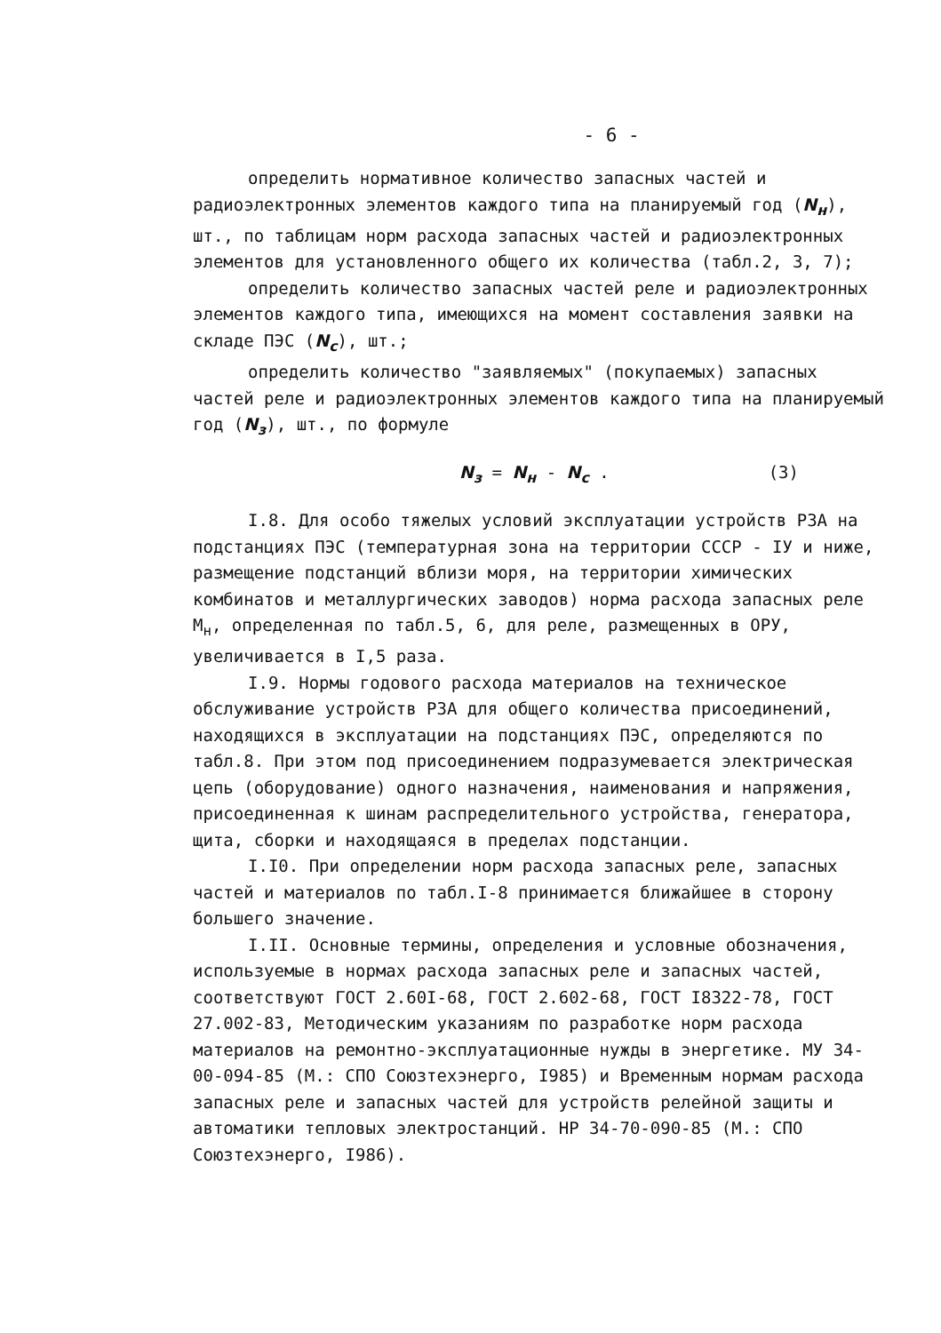- 6 -
определить нормативное количество запасных частей и радиоэлектронных элементов каждого типа на планируемый год (N<sub>н</sub>), шт., по таблицам норм расхода запасных частей и радиоэлектронных элементов для установленного общего их количества (табл.2, 3, 7);
определить количество запасных частей реле и радиоэлектронных элементов каждого типа, имеющихся на момент составления заявки на складе ПЭС (N<sub>с</sub>), шт.;
определить количество "заявляемых" (покупаемых) запасных частей реле и радиоэлектронных элементов каждого типа на планируемый год (N<sub>з</sub>), шт., по формуле
N<sub>з</sub> = N<sub>н</sub> - N<sub>с</sub> . (3)
I.8. Для особо тяжелых условий эксплуатации устройств РЗА на подстанциях ПЭС (температурная зона на территории СССР - IУ и ниже, размещение подстанций вблизи моря, на территории химических комбинатов и металлургических заводов) норма расхода запасных реле М<sub>н</sub>, определенная по табл.5, 6, для реле, размещенных в ОРУ, увеличивается в I,5 раза.
I.9. Нормы годового расхода материалов на техническое обслуживание устройств РЗА для общего количества присоединений, находящихся в эксплуатации на подстанциях ПЭС, определяются по табл.8. При этом под присоединением подразумевается электрическая цепь (оборудование) одного назначения, наименования и напряжения, присоединенная к шинам распределительного устройства, генератора, щита, сборки и находящаяся в пределах подстанции.
I.I0. При определении норм расхода запасных реле, запасных частей и материалов по табл.I-8 принимается ближайшее в сторону большего значение.
I.II. Основные термины, определения и условные обозначения, используемые в нормах расхода запасных реле и запасных частей, соответствуют ГОСТ 2.60I-68, ГОСТ 2.602-68, ГОСТ I8322-78, ГОСТ 27.002-83, Методическим указаниям по разработке норм расхода материалов на ремонтно-эксплуатационные нужды в энергетике. МУ 34-00-094-85 (М.: СПО Союзтехэнерго, I985) и Временным нормам расхода запасных реле и запасных частей для устройств релейной защиты и автоматики тепловых электростанций. НР 34-70-090-85 (М.: СПО Союзтехэнерго, I986).